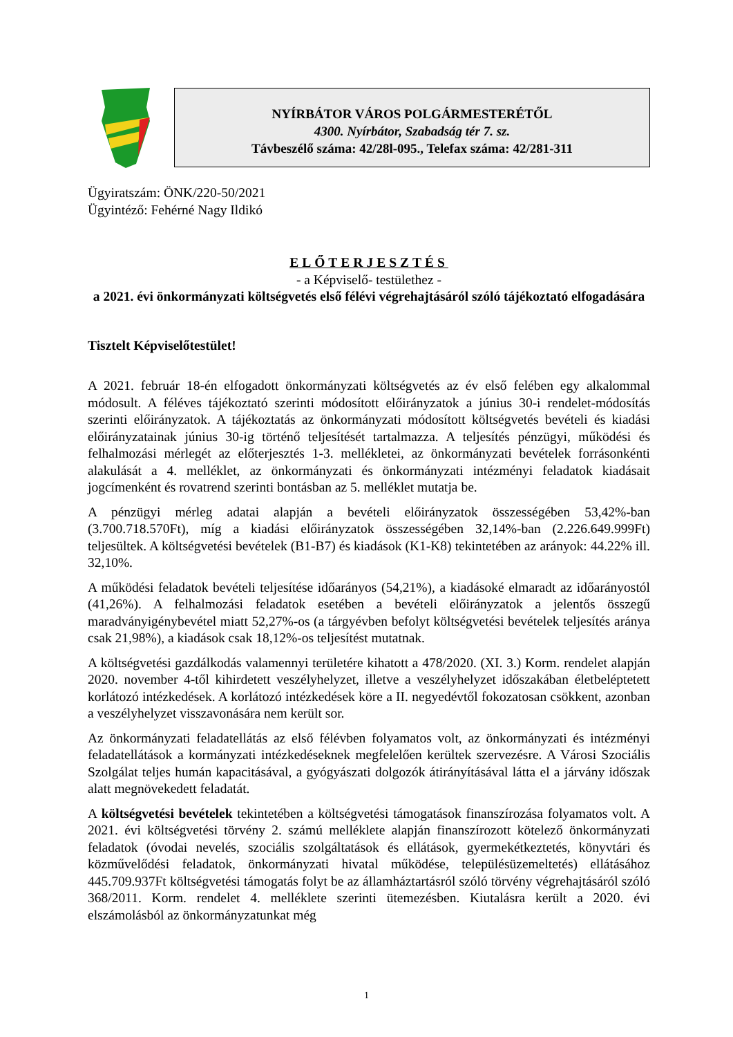NYÍRBÁTOR VÁROS POLGÁRMESTERÉTŐL
4300. Nyírbátor, Szabadság tér 7. sz.
Távbeszélő száma: 42/28l-095., Telefax száma: 42/281-311
Ügyiratszám: ÖNK/220-50/2021
Ügyintéző: Fehérné Nagy Ildikó
ELŐTERJESZTÉS
- a Képviselő- testülethez -
a 2021. évi önkormányzati költségvetés első félévi végrehajtásáról szóló tájékoztató elfogadására
Tisztelt Képviselőtestület!
A 2021. február 18-én elfogadott önkormányzati költségvetés az év első felében egy alkalommal módosult. A féléves tájékoztató szerinti módosított előirányzatok a június 30-i rendelet-módosítás szerinti előirányzatok. A tájékoztatás az önkormányzati módosított költségvetés bevételi és kiadási előirányzatainak június 30-ig történő teljesítését tartalmazza. A teljesítés pénzügyi, működési és felhalmozási mérlegét az előterjesztés 1-3. mellékletei, az önkormányzati bevételek forrásonkénti alakulását a 4. melléklet, az önkormányzati és önkormányzati intézményi feladatok kiadásait jogcímenként és rovatrend szerinti bontásban az 5. melléklet mutatja be.
A pénzügyi mérleg adatai alapján a bevételi előirányzatok összességében 53,42%-ban (3.700.718.570Ft), míg a kiadási előirányzatok összességében 32,14%-ban (2.226.649.999Ft) teljesültek. A költségvetési bevételek (B1-B7) és kiadások (K1-K8) tekintetében az arányok: 44.22% ill. 32,10%.
A működési feladatok bevételi teljesítése időarányos (54,21%), a kiadásoké elmaradt az időarányostól (41,26%). A felhalmozási feladatok esetében a bevételi előirányzatok a jelentős összegű maradványigénybevétel miatt 52,27%-os (a tárgyévben befolyt költségvetési bevételek teljesítés aránya csak 21,98%), a kiadások csak 18,12%-os teljesítést mutatnak.
A költségvetési gazdálkodás valamennyi területére kihatott a 478/2020. (XI. 3.) Korm. rendelet alapján 2020. november 4-től kihirdetett veszélyhelyzet, illetve a veszélyhelyzet időszakában életbeléptetett korlátozó intézkedések. A korlátozó intézkedések köre a II. negyedévtől fokozatosan csökkent, azonban a veszélyhelyzet visszavonására nem került sor.
Az önkormányzati feladatellátás az első félévben folyamatos volt, az önkormányzati és intézményi feladatellátások a kormányzati intézkedéseknek megfelelően kerültek szervezésre. A Városi Szociális Szolgálat teljes humán kapacitásával, a gyógyászati dolgozók átirányításával látta el a járvány időszak alatt megnövekedett feladatát.
A költségvetési bevételek tekintetében a költségvetési támogatások finanszírozása folyamatos volt. A 2021. évi költségvetési törvény 2. számú melléklete alapján finanszírozott kötelező önkormányzati feladatok (óvodai nevelés, szociális szolgáltatások és ellátások, gyermekétkeztetés, könyvtári és közművelődési feladatok, önkormányzati hivatal működése, településüzemeltetés) ellátásához 445.709.937Ft költségvetési támogatás folyt be az államháztartásról szóló törvény végrehajtásáról szóló 368/2011. Korm. rendelet 4. melléklete szerinti ütemezésben. Kiutalásra került a 2020. évi elszámolásból az önkormányzatunkat még
1